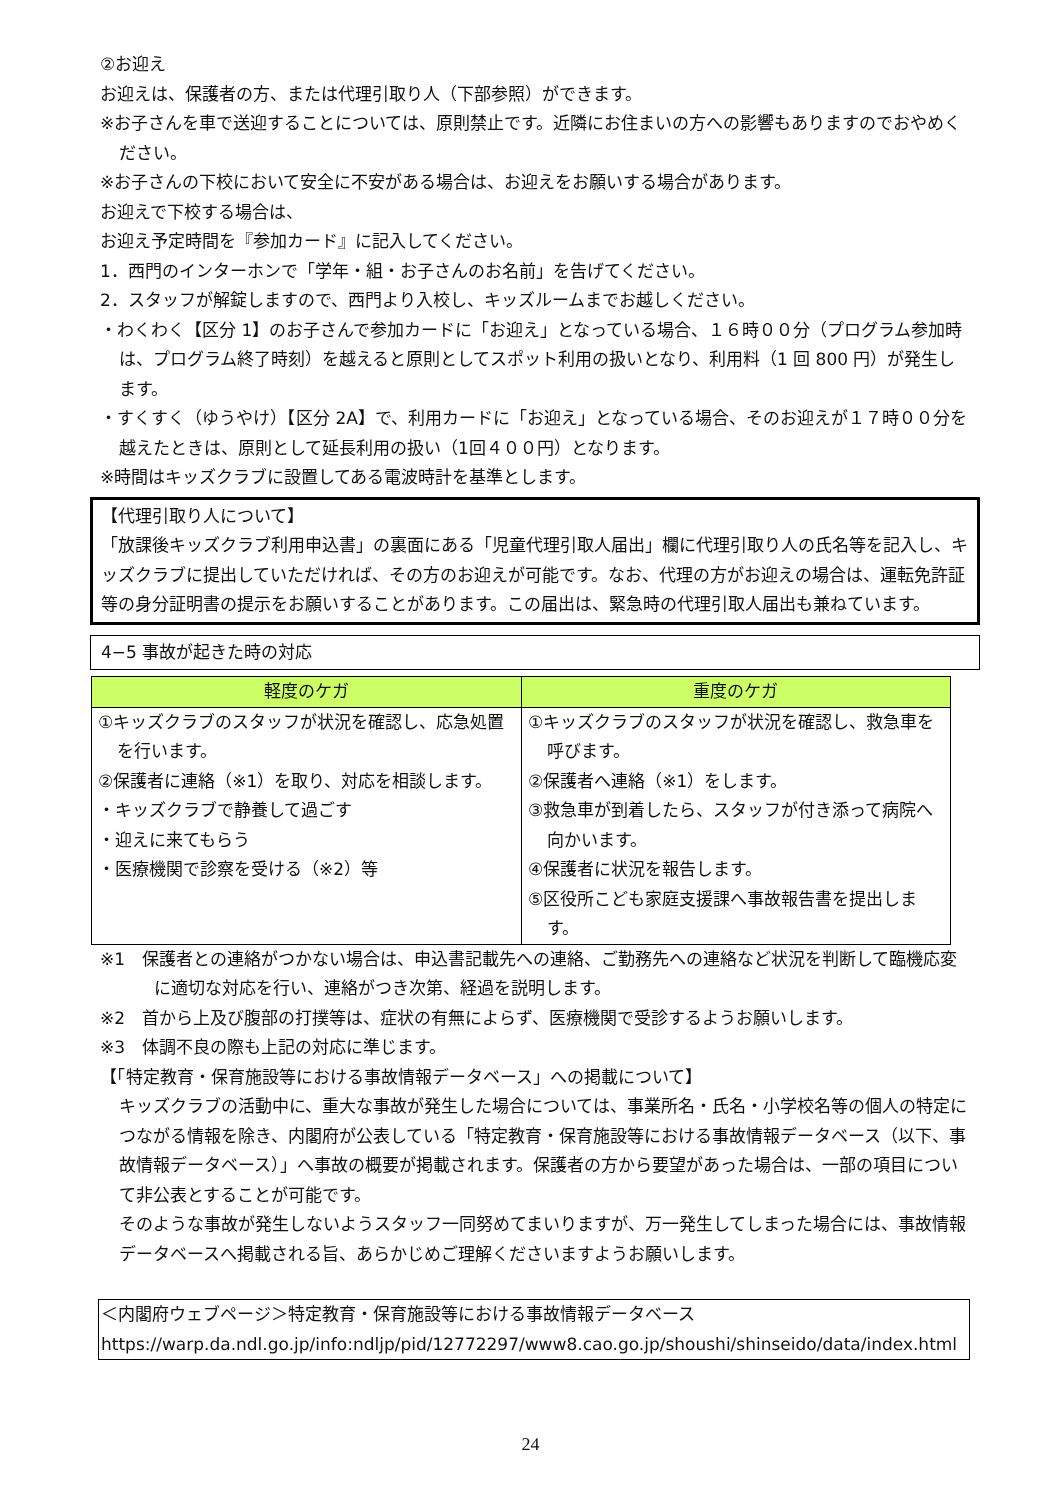②お迎え
お迎えは、保護者の方、または代理引取り人（下部参照）ができます。
※お子さんを車で送迎することについては、原則禁止です。近隣にお住まいの方への影響もありますのでおやめください。
※お子さんの下校において安全に不安がある場合は、お迎えをお願いする場合があります。
お迎えで下校する場合は、
お迎え予定時間を『参加カード』に記入してください。
1．西門のインターホンで「学年・組・お子さんのお名前」を告げてください。
2．スタッフが解錠しますので、西門より入校し、キッズルームまでお越しください。
・わくわく【区分 1】のお子さんで参加カードに「お迎え」となっている場合、１６時００分（プログラム参加時は、プログラム終了時刻）を越えると原則としてスポット利用の扱いとなり、利用料（1 回 800 円）が発生します。
・すくすく（ゆうやけ）【区分 2A】で、利用カードに「お迎え」となっている場合、そのお迎えが１７時００分を越えたときは、原則として延長利用の扱い（1回４００円）となります。
※時間はキッズクラブに設置してある電波時計を基準とします。
【代理引取り人について】
「放課後キッズクラブ利用申込書」の裏面にある「児童代理引取人届出」欄に代理引取り人の氏名等を記入し、キッズクラブに提出していただければ、その方のお迎えが可能です。なお、代理の方がお迎えの場合は、運転免許証等の身分証明書の提示をお願いすることがあります。この届出は、緊急時の代理引取人届出も兼ねています。
4−5 事故が起きた時の対応
| 軽度のケガ | 重度のケガ |
| --- | --- |
| ①キッズクラブのスタッフが状況を確認し、応急処置を行います。 ②保護者に連絡（※1）を取り、対応を相談します。 ・キッズクラブで静養して過ごす ・迎えに来てもらう ・医療機関で診察を受ける（※2）等 | ①キッズクラブのスタッフが状況を確認し、救急車を呼びます。 ②保護者へ連絡（※1）をします。 ③救急車が到着したら、スタッフが付き添って病院へ向かいます。 ④保護者に状況を報告します。 ⑤区役所こども家庭支援課へ事故報告書を提出します。 |
※1　保護者との連絡がつかない場合は、申込書記載先への連絡、ご勤務先への連絡など状況を判断して臨機応変に適切な対応を行い、連絡がつき次第、経過を説明します。
※2　首から上及び腹部の打撲等は、症状の有無によらず、医療機関で受診するようお願いします。
※3　体調不良の際も上記の対応に準じます。
【「特定教育・保育施設等における事故情報データベース」への掲載について】
キッズクラブの活動中に、重大な事故が発生した場合については、事業所名・氏名・小学校名等の個人の特定につながる情報を除き、内閣府が公表している「特定教育・保育施設等における事故情報データベース（以下、事故情報データベース）」へ事故の概要が掲載されます。保護者の方から要望があった場合は、一部の項目について非公表とすることが可能です。
そのような事故が発生しないようスタッフ一同努めてまいりますが、万一発生してしまった場合には、事故情報データベースへ掲載される旨、あらかじめご理解くださいますようお願いします。
＜内閣府ウェブページ＞特定教育・保育施設等における事故情報データベース
https://warp.da.ndl.go.jp/info:ndljp/pid/12772297/www8.cao.go.jp/shoushi/shinseido/data/index.html
24